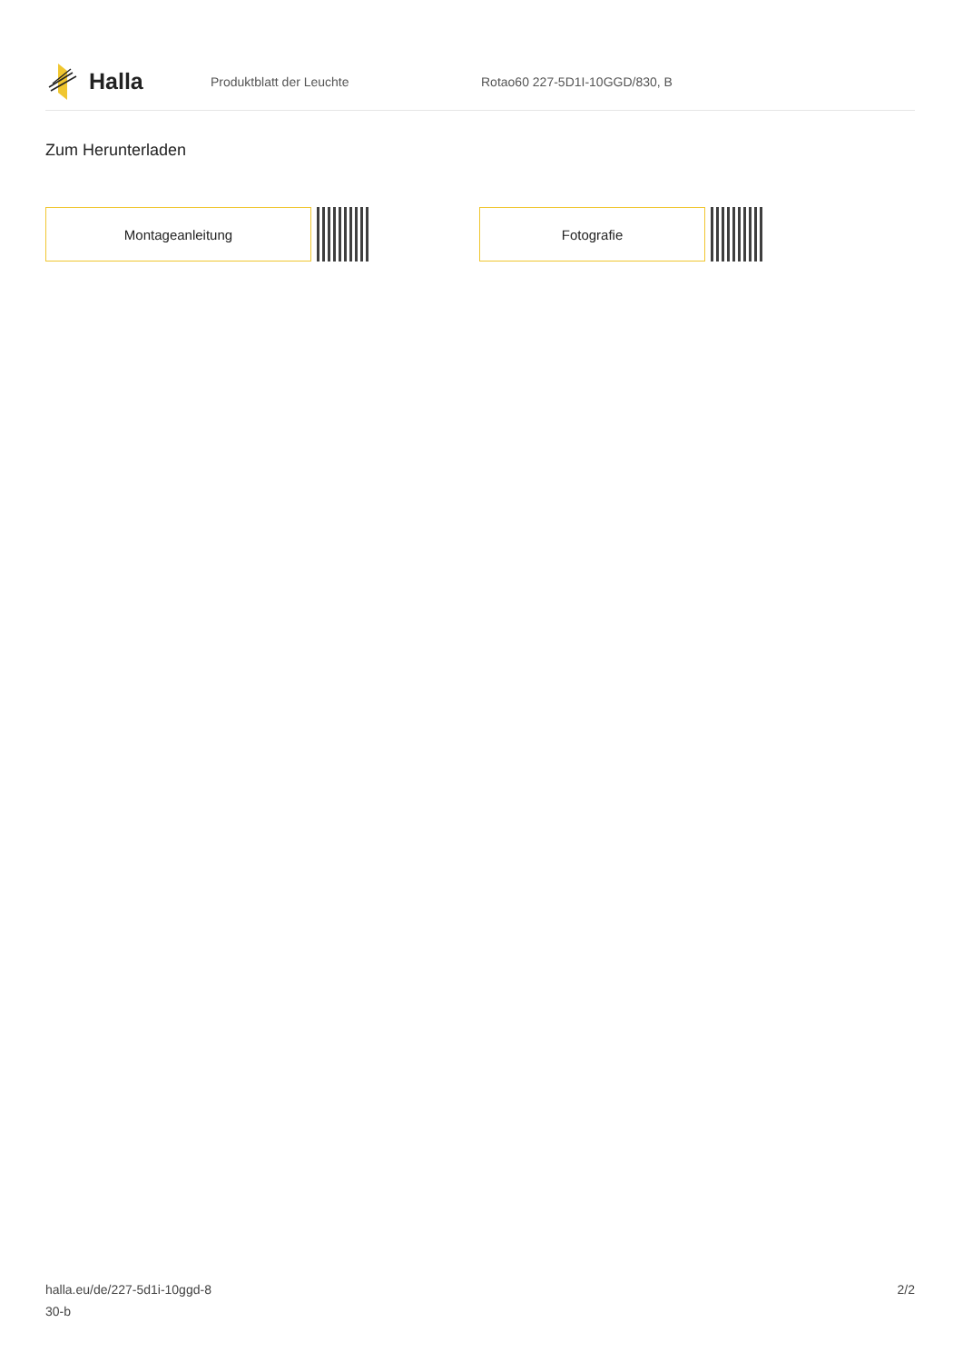Halla
Produktblatt der Leuchte Rotao60 227-5D1I-10GGD/830, B
Zum Herunterladen
Montageanleitung Fotografie
halla.eu/de/227-5d1i-10ggd-8
30-b
2/2